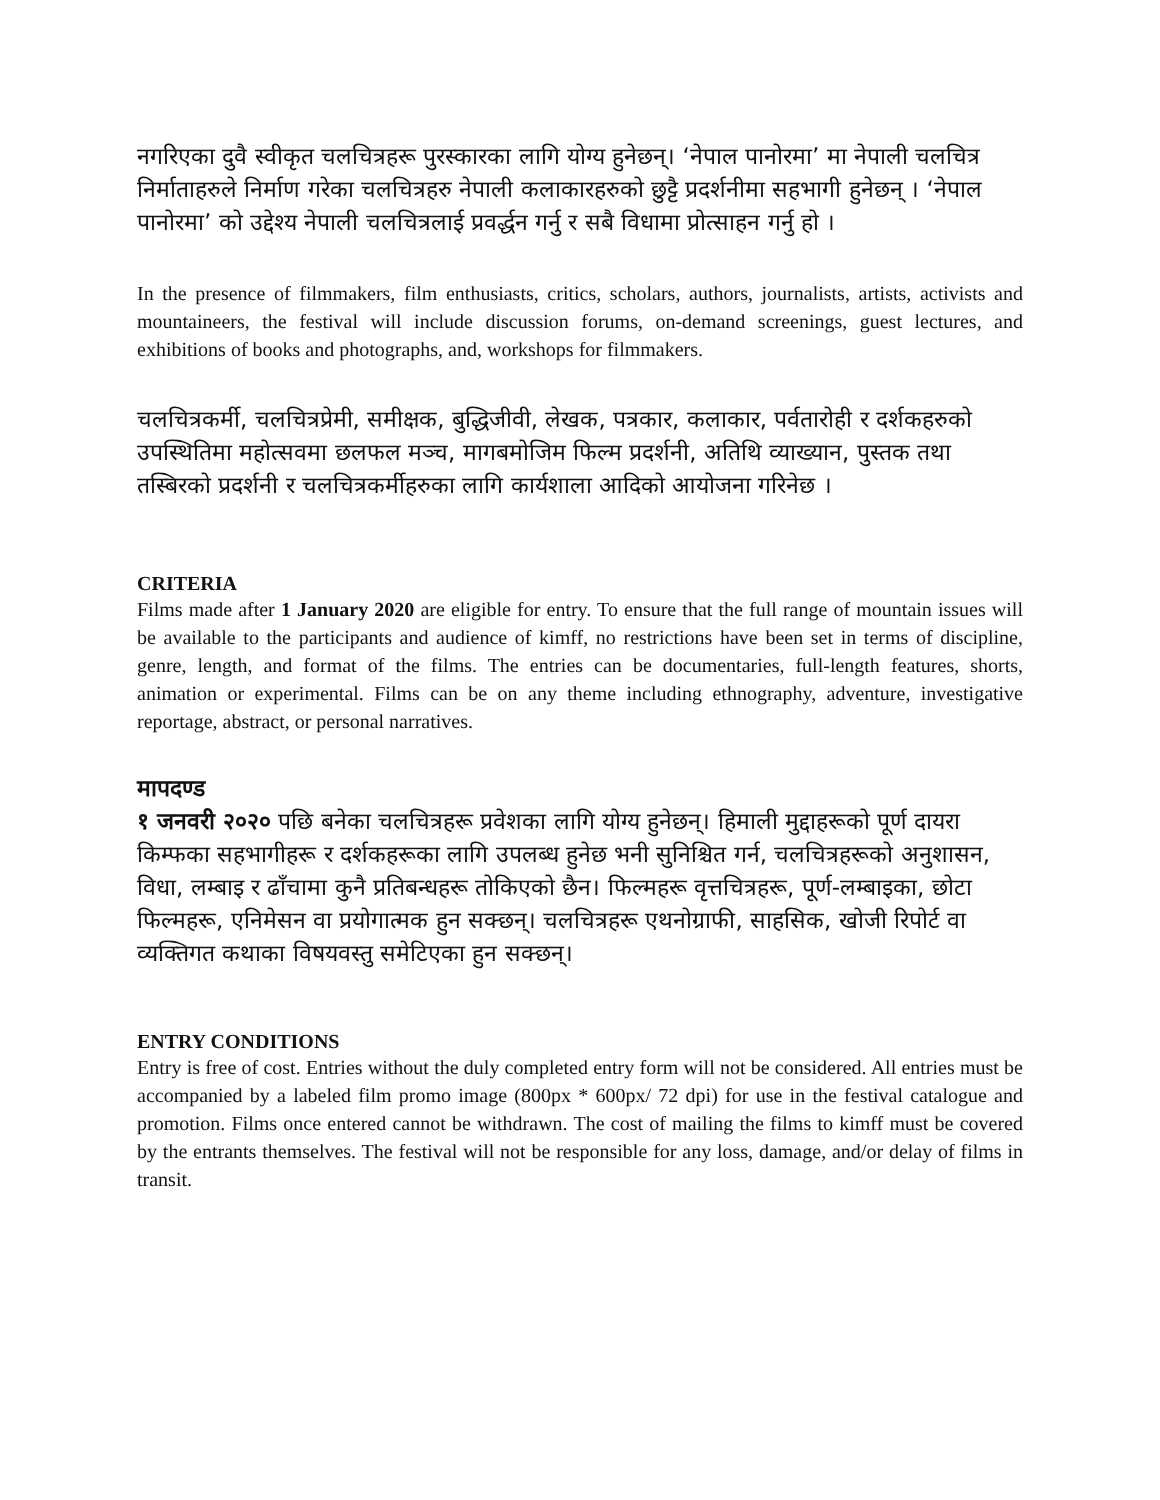नगरिएका दुवै स्वीकृत चलचित्रहरू पुरस्कारका लागि योग्य हुनेछन्। ‘नेपाल पानोरमा’ मा नेपाली चलचित्र निर्माताहरुले निर्माण गरेका चलचित्रहरु नेपाली कलाकारहरुको छुट्टै प्रदर्शनीमा सहभागी हुनेछन् । ‘नेपाल पानोरमा’ को उद्देश्य नेपाली चलचित्रलाई प्रवर्द्धन गर्नु र सबै विधामा प्रोत्साहन गर्नु हो ।
In the presence of filmmakers, film enthusiasts, critics, scholars, authors, journalists, artists, activists and mountaineers, the festival will include discussion forums, on-demand screenings, guest lectures, and exhibitions of books and photographs, and, workshops for filmmakers.
चलचित्रकर्मी, चलचित्रप्रेमी, समीक्षक, बुद्धिजीवी, लेखक, पत्रकार, कलाकार, पर्वतारोही र दर्शकहरुको उपस्थितिमा महोत्सवमा छलफल मञ्च, मागबमोजिम फिल्म प्रदर्शनी, अतिथि व्याख्यान, पुस्तक तथा तस्बिरको प्रदर्शनी र चलचित्रकर्मीहरुका लागि कार्यशाला आदिको आयोजना गरिनेछ ।
CRITERIA
Films made after 1 January 2020 are eligible for entry. To ensure that the full range of mountain issues will be available to the participants and audience of kimff, no restrictions have been set in terms of discipline, genre, length, and format of the films. The entries can be documentaries, full-length features, shorts, animation or experimental. Films can be on any theme including ethnography, adventure, investigative reportage, abstract, or personal narratives.
मापदण्ड
१ जनवरी २०२० पछि बनेका चलचित्रहरू प्रवेशका लागि योग्य हुनेछन्। हिमाली मुद्दाहरूको पूर्ण दायरा किम्फका सहभागीहरू र दर्शकहरूका लागि उपलब्ध हुनेछ भनी सुनिश्चित गर्न, चलचित्रहरूको अनुशासन, विधा, लम्बाइ र ढाँचामा कुनै प्रतिबन्धहरू तोकिएको छैन। फिल्महरू वृत्तचित्रहरू, पूर्ण-लम्बाइका, छोटा फिल्महरू, एनिमेसन वा प्रयोगात्मक हुन सक्छन्। चलचित्रहरू एथनोग्राफी, साहसिक, खोजी रिपोर्ट वा व्यक्तिगत कथाका विषयवस्तु समेटिएका हुन सक्छन्।
ENTRY CONDITIONS
Entry is free of cost. Entries without the duly completed entry form will not be considered. All entries must be accompanied by a labeled film promo image (800px * 600px/ 72 dpi) for use in the festival catalogue and promotion. Films once entered cannot be withdrawn. The cost of mailing the films to kimff must be covered by the entrants themselves. The festival will not be responsible for any loss, damage, and/or delay of films in transit.